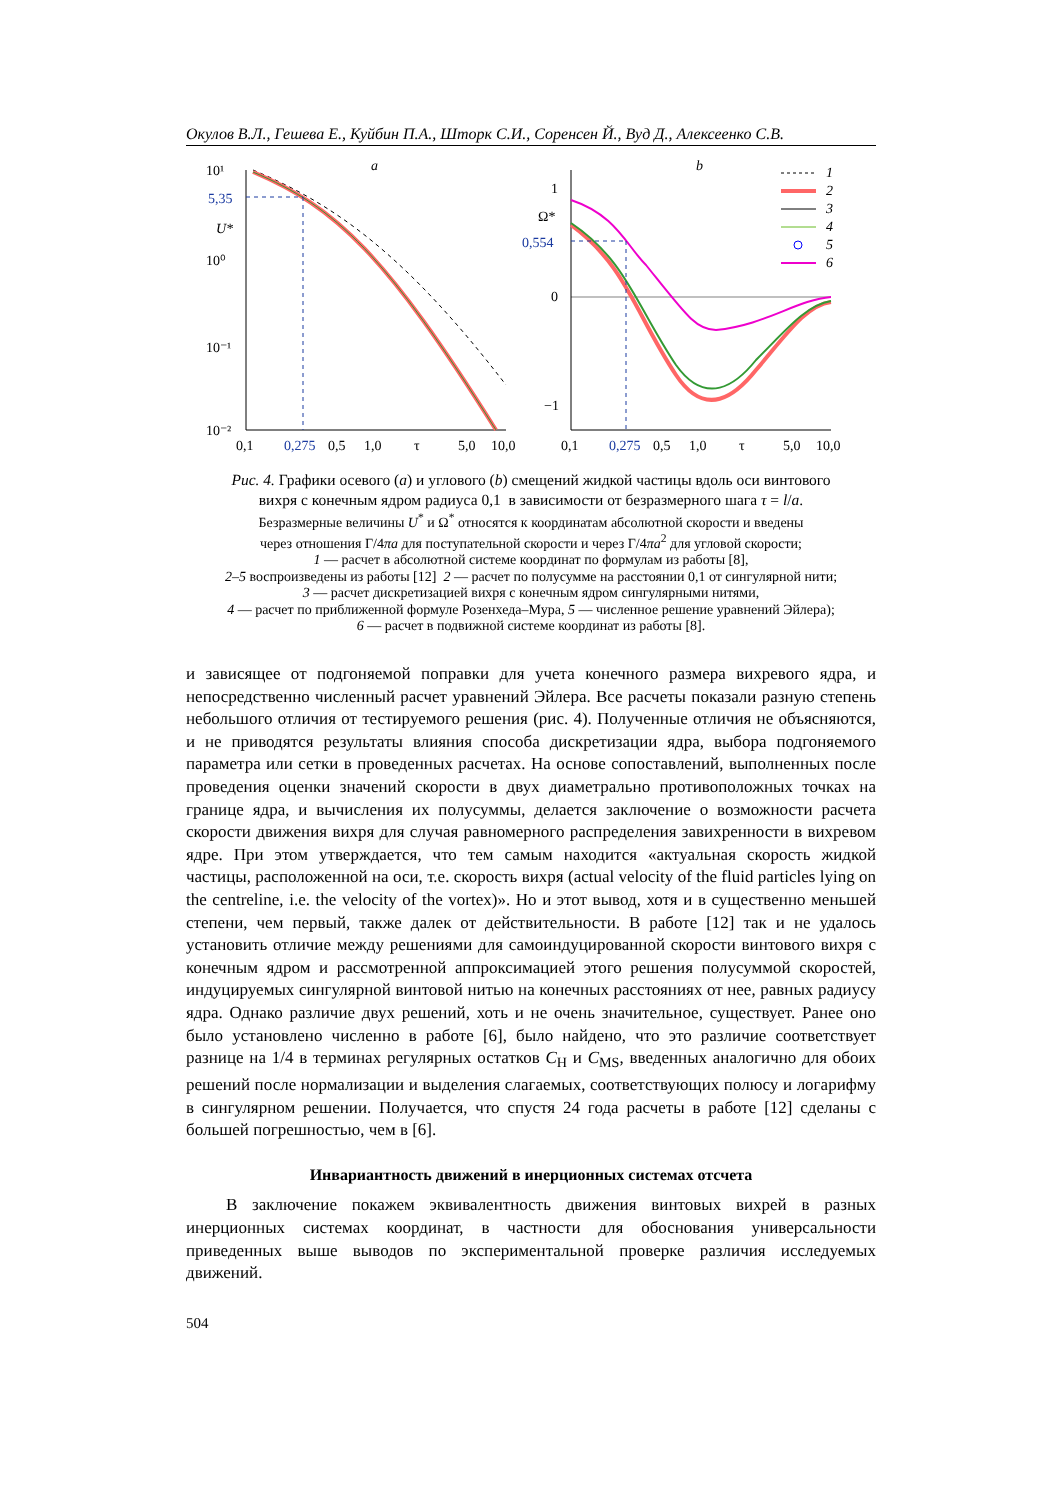Окулов В.Л., Гешева Е., Куйбин П.А., Шторк С.И., Соренсен Й., Вуд Д., Алексеенко С.В.
10¹
10⁰
10⁻¹
10⁻²
5,35
U*
a
0,1
0,275
0,5
1,0
τ
5,0
10,0
1
Ω*
0,554
0
−1
b
0,1
0,275
0,5
1,0
τ
5,0
10,0
1
2
3
4
5
6
Рис. 4. Графики осевого (a) и углового (b) смещений жидкой частицы вдоль оси винтового
вихря с конечным ядром радиуса 0,1 в зависимости от безразмерного шага τ = l/a.
Безразмерные величины U<sup>*</sup> и Ω<sup>*</sup> относятся к координатам абсолютной скорости и введены
через отношения Г/4πa для поступательной скорости и через Г/4πa<sup>2</sup> для угловой скорости;
1 — расчет в абсолютной системе координат по формулам из работы [8],
2–5 воспроизведены из работы [12] 2 — расчет по полусумме на расстоянии 0,1 от сингулярной нити;
3 — расчет дискретизацией вихря с конечным ядром сингулярными нитями,
4 — расчет по приближенной формуле Розенхеда–Мура, 5 — численное решение уравнений Эйлера);
6 — расчет в подвижной системе координат из работы [8].
и зависящее от подгоняемой поправки для учета конечного размера вихревого ядра, и непосредственно численный расчет уравнений Эйлера. Все расчеты показали разную степень небольшого отличия от тестируемого решения (рис. 4). Полученные отличия не объясняются, и не приводятся результаты влияния способа дискретизации ядра, выбора подгоняемого параметра или сетки в проведенных расчетах. На основе сопоставлений, выполненных после проведения оценки значений скорости в двух диаметрально противоположных точках на границе ядра, и вычисления их полусуммы, делается заключение о возможности расчета скорости движения вихря для случая равномерного распределения завихренности в вихревом ядре. При этом утверждается, что тем самым находится «актуальная скорость жидкой частицы, расположенной на оси, т.е. скорость вихря (actual velocity of the fluid particles lying on the centreline, i.e. the velocity of the vortex)». Но и этот вывод, хотя и в существенно меньшей степени, чем первый, также далек от действительности. В работе [12] так и не удалось установить отличие между решениями для самоиндуцированной скорости винтового вихря с конечным ядром и рассмотренной аппроксимацией этого решения полусуммой скоростей, индуцируемых сингулярной винтовой нитью на конечных расстояниях от нее, равных радиусу ядра. Однако различие двух решений, хоть и не очень значительное, существует. Ранее оно было установлено численно в работе [6], было найдено, что это различие соответствует разнице на 1/4 в терминах регулярных остатков C<sub>H</sub> и C<sub>MS</sub>, введенных аналогично для обоих решений после нормализации и выделения слагаемых, соответствующих полюсу и логарифму в сингулярном решении. Получается, что спустя 24 года расчеты в работе [12] сделаны с большей погрешностью, чем в [6].
Инвариантность движений в инерционных системах отсчета
В заключение покажем эквивалентность движения винтовых вихрей в разных инерционных системах координат, в частности для обоснования универсальности приведенных выше выводов по экспериментальной проверке различия исследуемых движений.
504